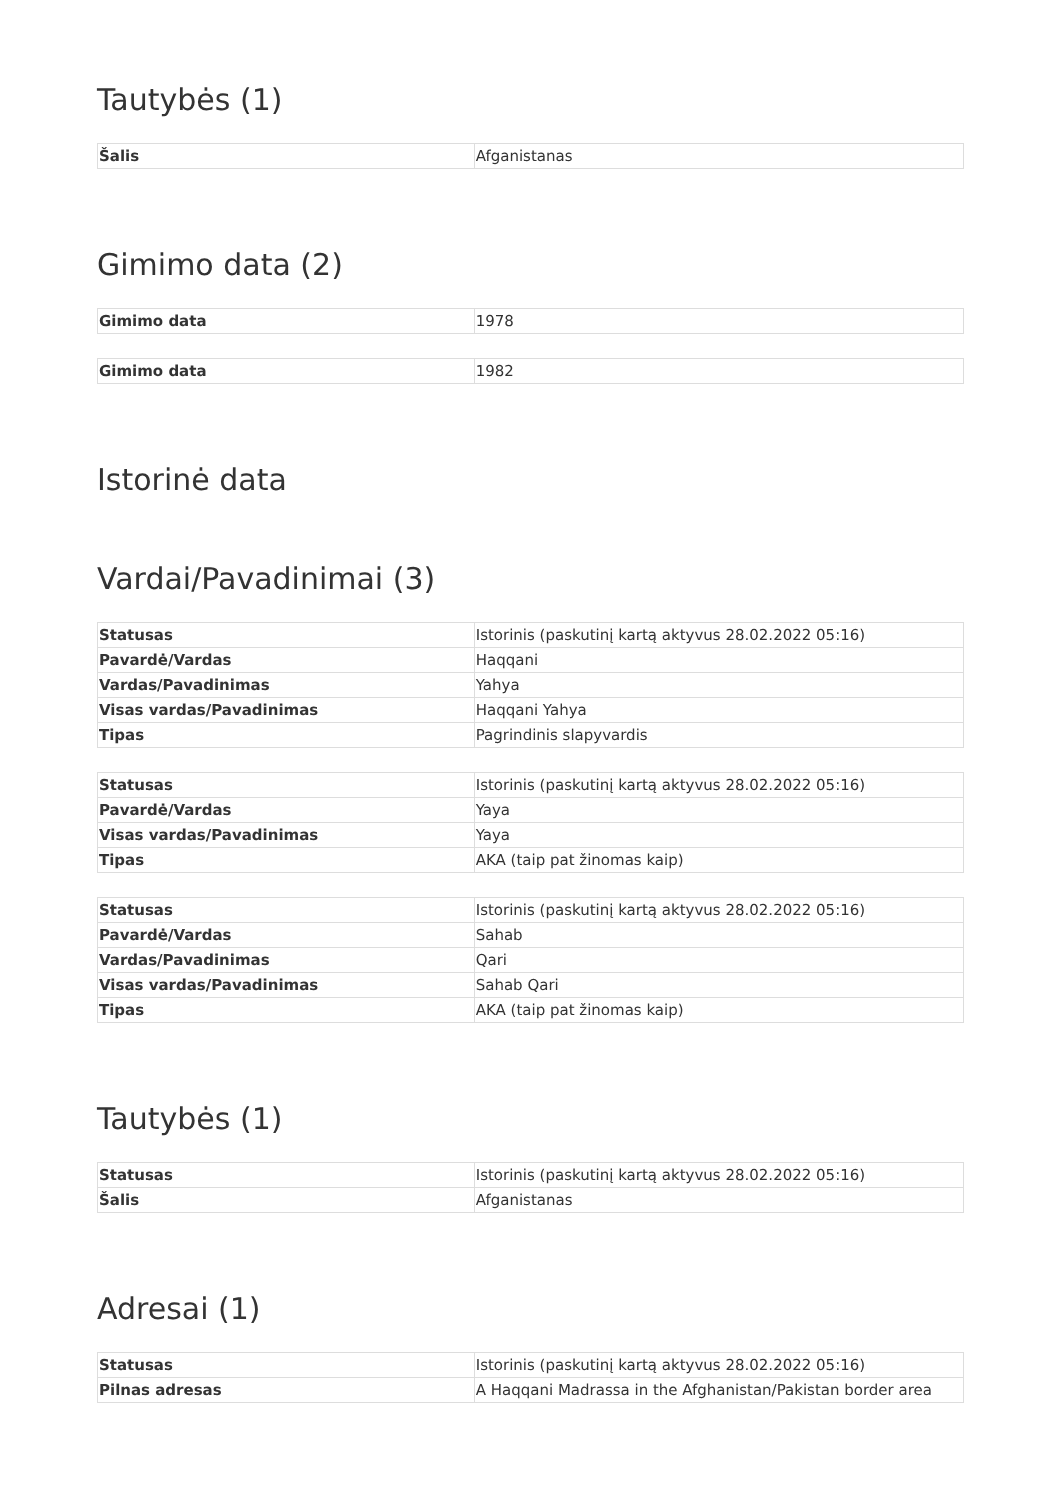Tautybės (1)
| Šalis | Afganistanas |
Gimimo data (2)
| Gimimo data | 1978 |
| Gimimo data | 1982 |
Istorinė data
Vardai/Pavadinimai (3)
| Statusas | Istorinis (paskutinį kartą aktyvus 28.02.2022 05:16) |
| Pavardė/Vardas | Haqqani |
| Vardas/Pavadinimas | Yahya |
| Visas vardas/Pavadinimas | Haqqani Yahya |
| Tipas | Pagrindinis slapyvardis |
| Statusas | Istorinis (paskutinį kartą aktyvus 28.02.2022 05:16) |
| Pavardė/Vardas | Yaya |
| Visas vardas/Pavadinimas | Yaya |
| Tipas | AKA (taip pat žinomas kaip) |
| Statusas | Istorinis (paskutinį kartą aktyvus 28.02.2022 05:16) |
| Pavardė/Vardas | Sahab |
| Vardas/Pavadinimas | Qari |
| Visas vardas/Pavadinimas | Sahab Qari |
| Tipas | AKA (taip pat žinomas kaip) |
Tautybės (1)
| Statusas | Istorinis (paskutinį kartą aktyvus 28.02.2022 05:16) |
| Šalis | Afganistanas |
Adresai (1)
| Statusas | Istorinis (paskutinį kartą aktyvus 28.02.2022 05:16) |
| Pilnas adresas | A Haqqani Madrassa in the Afghanistan/Pakistan border area |